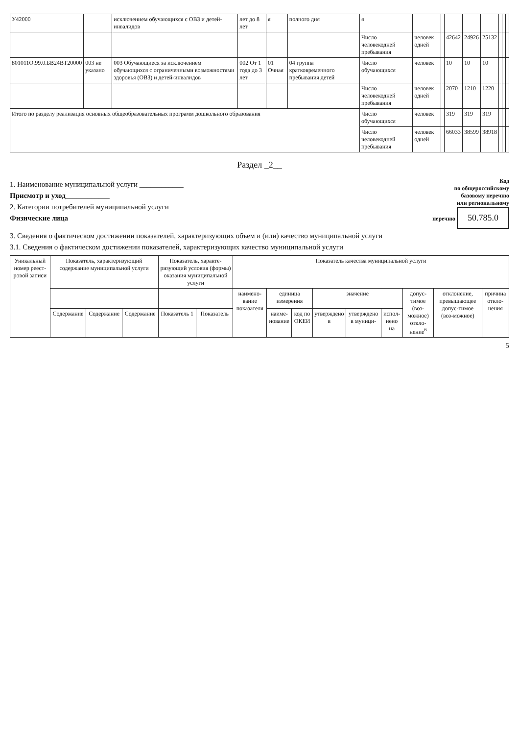| У42000 | | исключением обучающихся с ОВЗ и детей-инвалидов | лет до 8 лет | я | полного дня | я | | | | | | | | |
| | | | | | | Число человекодней пребывания | человек одней | | 42642 | 24926 | 25132 | | | |
| 801011О.99.0.БВ24ВТ20000 | 003 не указано | 003 Обучающиеся за исключением обучающихся с ограниченными возможностями здоровья (ОВЗ) и детей-инвалидов | 002 От 1 года до 3 лет | 01 Очная | 04 группа кратковременного пребывания детей | Число обучающихся | человек | | 10 | 10 | 10 | | | |
| | | | | | | Число человекодней пребывания | человек одней | | 2070 | 1210 | 1220 | | | |
| Итого по разделу реализация основных общеобразовательных программ дошкольного образования | | | | | | Число обучающихся | человек | | 319 | 319 | 319 | | | |
| | | | | | | Число человекодней пребывания | человек одней | | 66033 | 38599 | 38918 | | | |
Раздел _2__
1. Наименование муниципальной услуги ____________
Присмотр и уход____________
2. Категории потребителей муниципальной услуги
Физические лица
Код
по общероссийскому
базовому перечню
или региональному
перечню 50.785.0
3. Сведения о фактическом достижении показателей, характеризующих объем и (или) качество муниципальной услуги
3.1. Сведения о фактическом достижении показателей, характеризующих качество муниципальной услуги
| Уникальный номер реест-ровой записи | Показатель, характеризующий содержание муниципальной услуги | | | Показатель, характе-ризующий условия (формы) оказания муниципальной услуги | | Показатель качества муниципальной услуги | | | | | | | | |
| --- | --- | --- | --- | --- | --- | --- | --- | --- | --- | --- | --- | --- | --- | --- |
| | | | | | | наимено-вание показателя | единица измерения | | значение | | | допус-тимое (воз-можное) откло-нение<sup>6</sup> | отклонение, превышающее допус-тимое (воз-можное) | причина откло-нения |
| | Содержание | Содержание | Содержание | Показатель 1 | Показатель | | наиме-нование | код по ОКЕИ | утверждено в | утверждено в муници- | испол-нено на | | | |
5